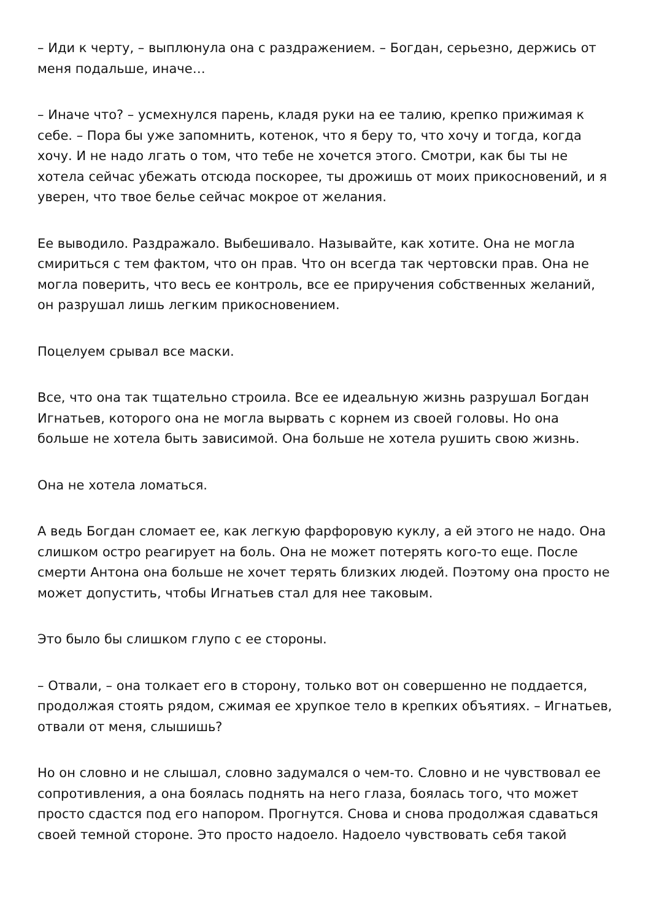– Иди к черту, – выплюнула она с раздражением. – Богдан, серьезно, держись от меня подальше, иначе…
– Иначе что? – усмехнулся парень, кладя руки на ее талию, крепко прижимая к себе. – Пора бы уже запомнить, котенок, что я беру то, что хочу и тогда, когда хочу. И не надо лгать о том, что тебе не хочется этого. Смотри, как бы ты не хотела сейчас убежать отсюда поскорее, ты дрожишь от моих прикосновений, и я уверен, что твое белье сейчас мокрое от желания.
Ее выводило. Раздражало. Выбешивало. Называйте, как хотите. Она не могла смириться с тем фактом, что он прав. Что он всегда так чертовски прав. Она не могла поверить, что весь ее контроль, все ее приручения собственных желаний, он разрушал лишь легким прикосновением.
Поцелуем срывал все маски.
Все, что она так тщательно строила. Все ее идеальную жизнь разрушал Богдан Игнатьев, которого она не могла вырвать с корнем из своей головы. Но она больше не хотела быть зависимой. Она больше не хотела рушить свою жизнь.
Она не хотела ломаться.
А ведь Богдан сломает ее, как легкую фарфоровую куклу, а ей этого не надо. Она слишком остро реагирует на боль. Она не может потерять кого-то еще. После смерти Антона она больше не хочет терять близких людей. Поэтому она просто не может допустить, чтобы Игнатьев стал для нее таковым.
Это было бы слишком глупо с ее стороны.
– Отвали, – она толкает его в сторону, только вот он совершенно не поддается, продолжая стоять рядом, сжимая ее хрупкое тело в крепких объятиях. – Игнатьев, отвали от меня, слышишь?
Но он словно и не слышал, словно задумался о чем-то. Словно и не чувствовал ее сопротивления, а она боялась поднять на него глаза, боялась того, что может просто сдастся под его напором. Прогнутся. Снова и снова продолжая сдаваться своей темной стороне. Это просто надоело. Надоело чувствовать себя такой